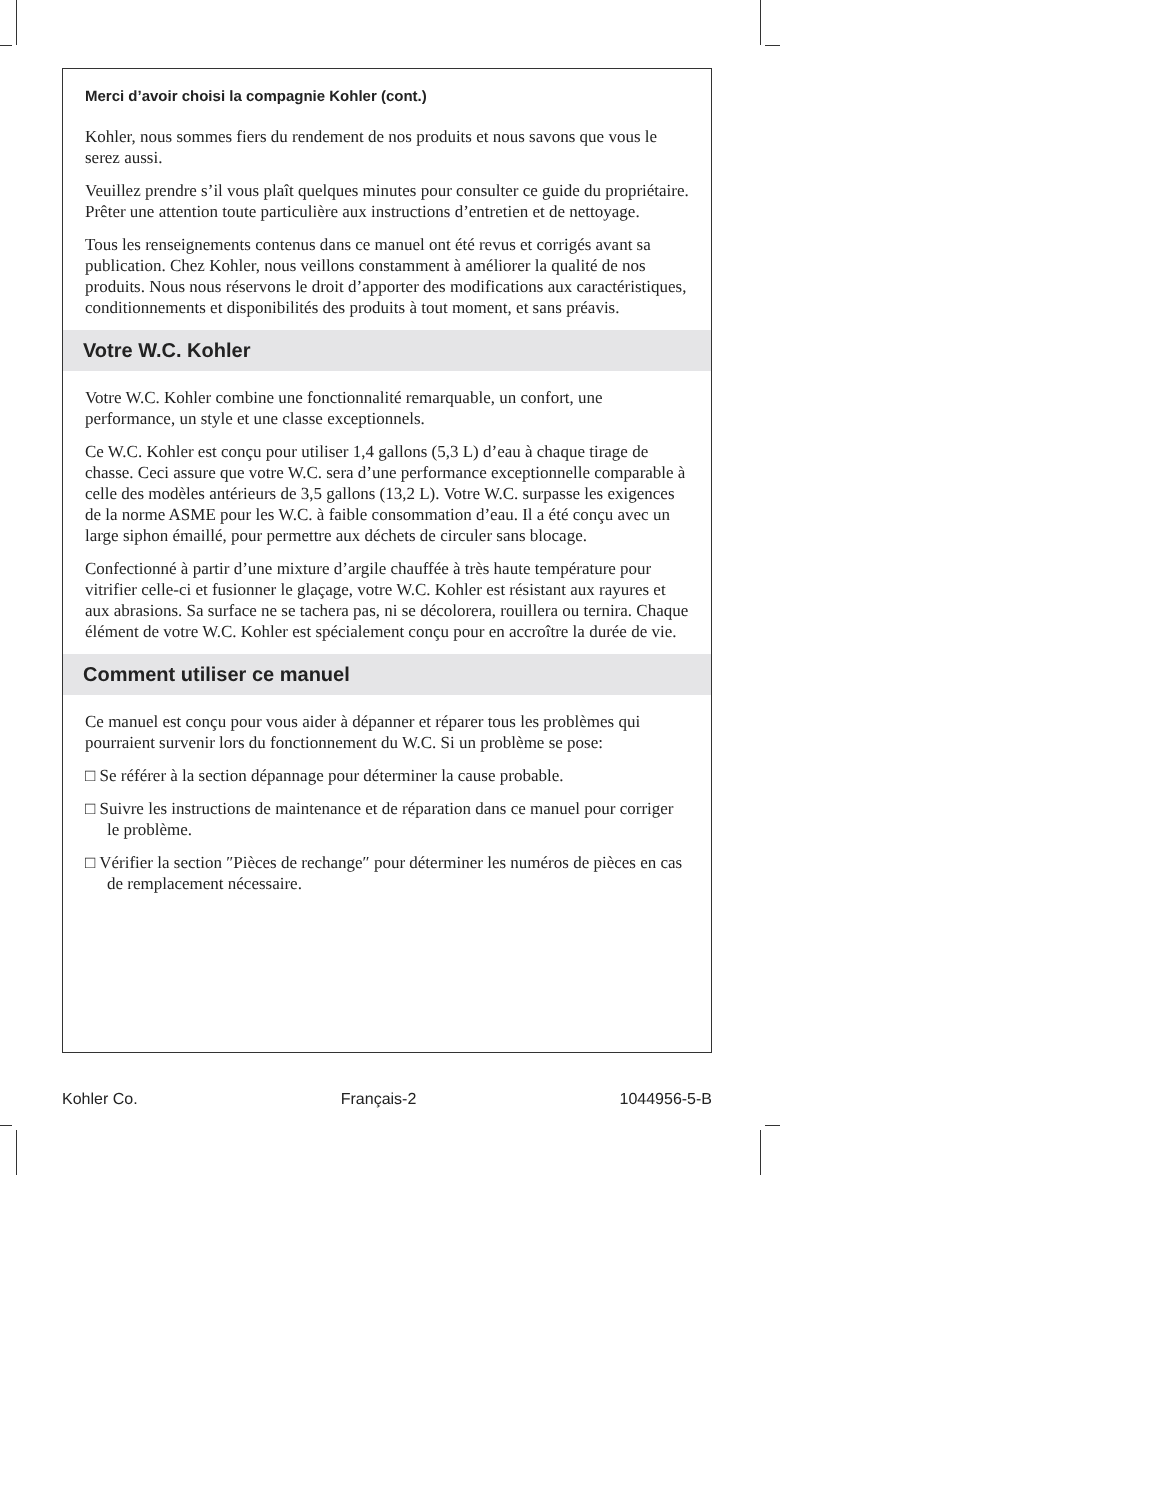Merci d’avoir choisi la compagnie Kohler (cont.)
Kohler, nous sommes fiers du rendement de nos produits et nous savons que vous le serez aussi.
Veuillez prendre s’il vous plaît quelques minutes pour consulter ce guide du propriétaire. Prêter une attention toute particulière aux instructions d’entretien et de nettoyage.
Tous les renseignements contenus dans ce manuel ont été revus et corrigés avant sa publication. Chez Kohler, nous veillons constamment à améliorer la qualité de nos produits. Nous nous réservons le droit d’apporter des modifications aux caractéristiques, conditionnements et disponibilités des produits à tout moment, et sans préavis.
Votre W.C. Kohler
Votre W.C. Kohler combine une fonctionnalité remarquable, un confort, une performance, un style et une classe exceptionnels.
Ce W.C. Kohler est conçu pour utiliser 1,4 gallons (5,3 L) d’eau à chaque tirage de chasse. Ceci assure que votre W.C. sera d’une performance exceptionnelle comparable à celle des modèles antérieurs de 3,5 gallons (13,2 L). Votre W.C. surpasse les exigences de la norme ASME pour les W.C. à faible consommation d’eau. Il a été conçu avec un large siphon émaillé, pour permettre aux déchets de circuler sans blocage.
Confectionné à partir d’une mixture d’argile chauffée à très haute température pour vitrifier celle-ci et fusionner le glaçage, votre W.C. Kohler est résistant aux rayures et aux abrasions. Sa surface ne se tachera pas, ni se décolorera, rouillera ou ternira. Chaque élément de votre W.C. Kohler est spécialement conçu pour en accroître la durée de vie.
Comment utiliser ce manuel
Ce manuel est conçu pour vous aider à dépanner et réparer tous les problèmes qui pourraient survenir lors du fonctionnement du W.C. Si un problème se pose:
□ Se référer à la section dépannage pour déterminer la cause probable.
□ Suivre les instructions de maintenance et de réparation dans ce manuel pour corriger le problème.
□ Vérifier la section ″Pièces de rechange″ pour déterminer les numéros de pièces en cas de remplacement nécessaire.
Kohler Co. Français-2 1044956-5-B